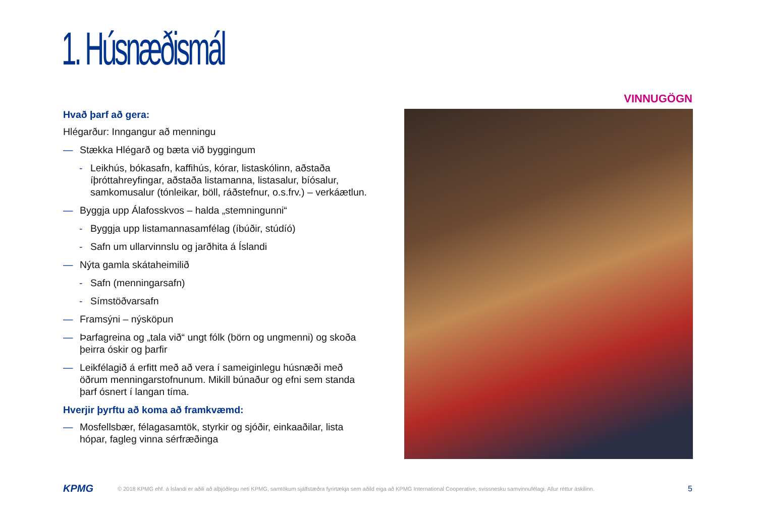1. Húsnæðismál
VINNUGÖGN
Hvað þarf að gera:
Hlégarður: Inngangur að menningu
— Stækka Hlégarð og bæta við byggingum
- Leikhús, bókasafn, kaffihús, kórar, listaskólinn, aðstaða íþróttahreyfingar, aðstaða listamanna, listasalur, bíósalur, samkomusalur (tónleikar, böll, ráðstefnur, o.s.frv.) – verkáætlun.
— Byggja upp Álafosskvos – halda „stemningunni“
- Byggja upp listamannasamfélag (íbúðir, stúdíó)
- Safn um ullarvinnslu og jarðhita á Íslandi
— Nýta gamla skátaheimilið
- Safn (menningarsafn)
- Símstöðvarsafn
— Framsýni – nýsköpun
— Þarfagreina og „tala við“ ungt fólk (börn og ungmenni) og skoða þeirra óskir og þarfir
— Leikfélagið á erfitt með að vera í sameiginlegu húsnæði með öðrum menningarstofnunum. Mikill búnaður og efni sem standa þarf ósnert í langan tíma.
Hverjir þyrftu að koma að framkvæmd:
— Mosfellsbær, félagasamtök, styrkir og sjóðir, einkaaðilar, lista hópar, fagleg vinna sérfræðinga
KPMG © 2018 KPMG ehf. á Íslandi er aðili að alþjóðlegu neti KPMG, samtökum sjálfstæðra fyrirtækja sem aðild eiga að KPMG International Cooperative, svissnesku samvinnufélagi. Allur réttur áskilinn. 5